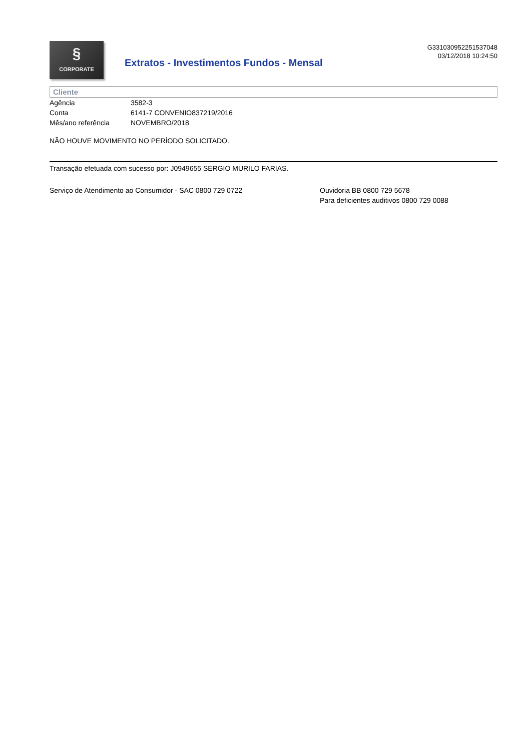§
CORPORATE
Extratos - Investimentos Fundos - Mensal
G331030952251537048
03/12/2018 10:24:50
Cliente
| Agência | 3582-3 |
| Conta | 6141-7 CONVENIO837219/2016 |
| Mês/ano referência | NOVEMBRO/2018 |
NÃO HOUVE MOVIMENTO NO PERÍODO SOLICITADO.
Transação efetuada com sucesso por: J0949655 SERGIO MURILO FARIAS.
Serviço de Atendimento ao Consumidor - SAC 0800 729 0722 Ouvidoria BB 0800 729 5678
Para deficientes auditivos 0800 729 0088